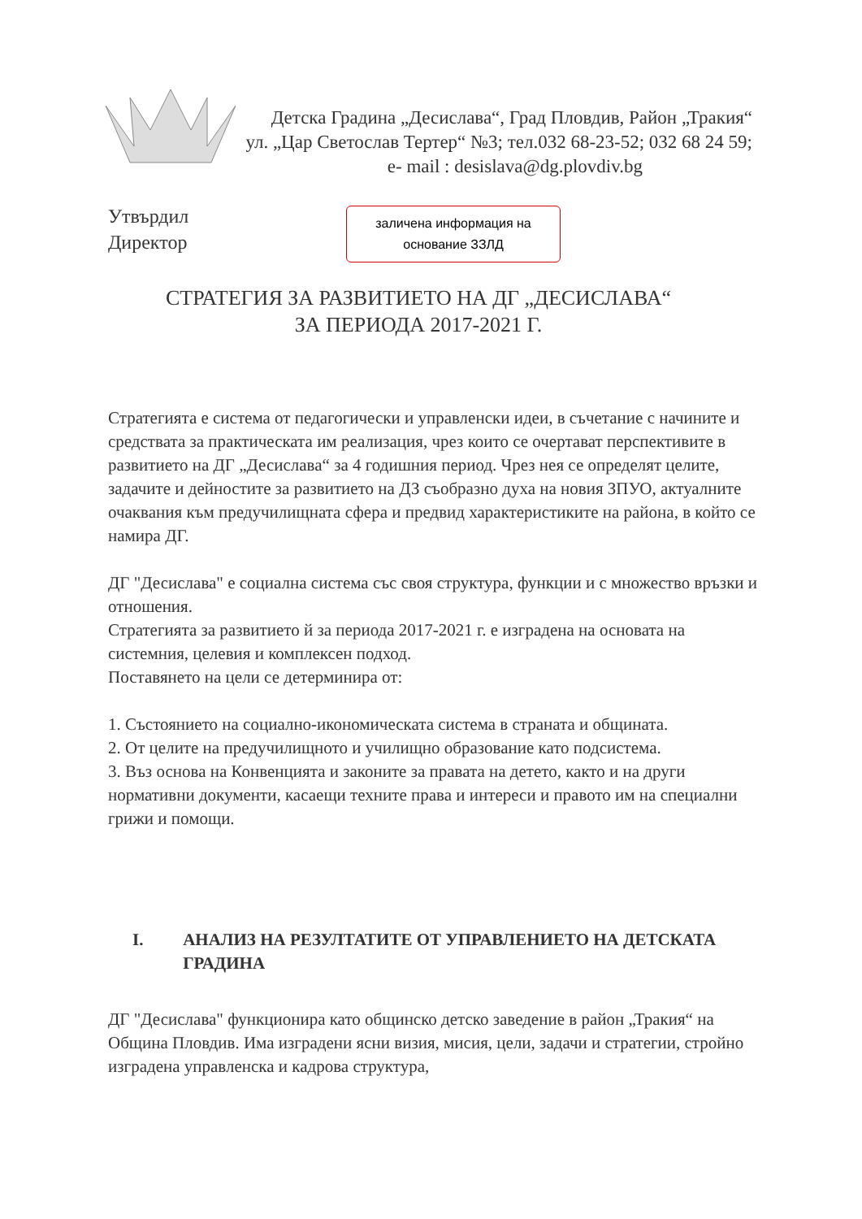Детска Градина „Десислава“, Град Пловдив, Район „Тракия“
ул. „Цар Светослав Тертер“ №3; тел.032 68-23-52; 032 68 24 59;
e- mail : desislava@dg.plovdiv.bg
Утвърдил
Директор
заличена информация на
основание ЗЗЛД
СТРАТЕГИЯ ЗА РАЗВИТИЕТО НА ДГ „ДЕСИСЛАВА“
ЗА ПЕРИОДА 2017-2021 Г.
Стратегията е система от педагогически и управленски идеи, в съчетание с начините и средствата за практическата им реализация, чрез които се очертават перспективите в развитието на ДГ „Десислава“ за 4 годишния период. Чрез нея се определят целите, задачите и дейностите за развитието на ДЗ съобразно духа на новия ЗПУО, актуалните очаквания към предучилищната сфера и предвид характеристиките на района, в който се намира ДГ.
ДГ "Десислава" е социална система със своя структура, функции и с множество връзки и отношения.
Стратегията за развитието й за периода 2017-2021 г. е изградена на основата на системния, целевия и комплексен подход.
Поставянето на цели се детерминира от:
1. Състоянието на социално-икономическата система в страната и общината.
2. От целите на предучилищното и училищно образование като подсистема.
3. Въз основа на Конвенцията и законите за правата на детето, както и на други нормативни документи, касаещи техните права и интереси и правото им на специални грижи и помощи.
I. АНАЛИЗ НА РЕЗУЛТАТИТЕ ОТ УПРАВЛЕНИЕТО НА ДЕТСКАТА ГРАДИНА
ДГ "Десислава" функционира като общинско детско заведение в район „Тракия“ на Община Пловдив. Има изградени ясни визия, мисия, цели, задачи и стратегии, стройно изградена управленска и кадрова структура,